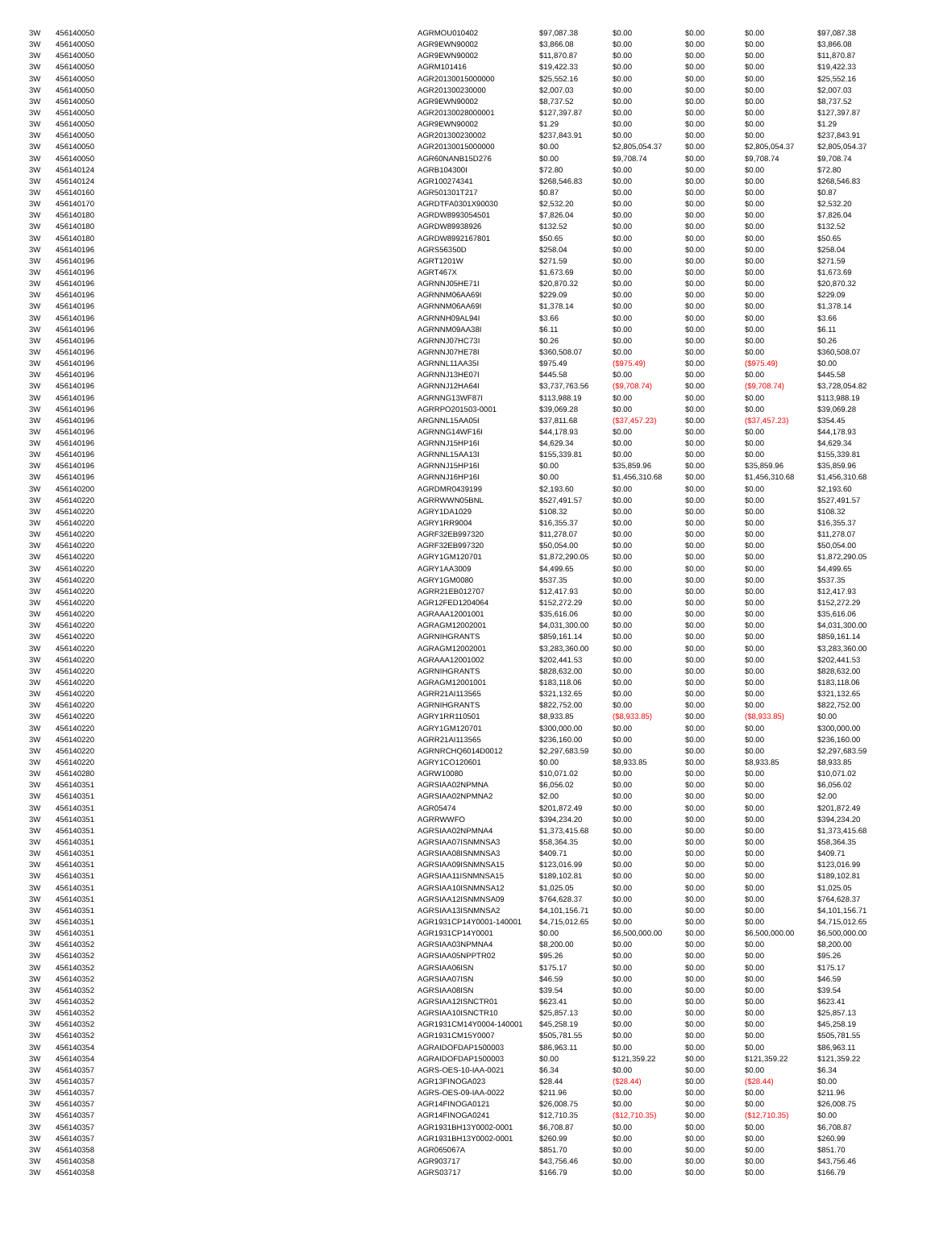| 3W | 456140050 | AGRMOU010402 | $97,087.38 | $0.00 | $0.00 | $0.00 | $97,087.38 |
| 3W | 456140050 | AGR9EWN90002 | $3,866.08 | $0.00 | $0.00 | $0.00 | $3,866.08 |
| 3W | 456140050 | AGR9EWN90002 | $11,870.87 | $0.00 | $0.00 | $0.00 | $11,870.87 |
| 3W | 456140050 | AGRM101416 | $19,422.33 | $0.00 | $0.00 | $0.00 | $19,422.33 |
| 3W | 456140050 | AGR20130015000000 | $25,552.16 | $0.00 | $0.00 | $0.00 | $25,552.16 |
| 3W | 456140050 | AGR201300230000 | $2,007.03 | $0.00 | $0.00 | $0.00 | $2,007.03 |
| 3W | 456140050 | AGR9EWN90002 | $8,737.52 | $0.00 | $0.00 | $0.00 | $8,737.52 |
| 3W | 456140050 | AGR20130028000001 | $127,397.87 | $0.00 | $0.00 | $0.00 | $127,397.87 |
| 3W | 456140050 | AGR9EWN90002 | $1.29 | $0.00 | $0.00 | $0.00 | $1.29 |
| 3W | 456140050 | AGR201300230002 | $237,843.91 | $0.00 | $0.00 | $0.00 | $237,843.91 |
| 3W | 456140050 | AGR20130015000000 | $0.00 | $2,805,054.37 | $0.00 | $2,805,054.37 | $2,805,054.37 |
| 3W | 456140050 | AGR60NANB15D276 | $0.00 | $9,708.74 | $0.00 | $9,708.74 | $9,708.74 |
| 3W | 456140124 | AGRB104300I | $72.80 | $0.00 | $0.00 | $0.00 | $72.80 |
| 3W | 456140124 | AGR100274341 | $268,546.83 | $0.00 | $0.00 | $0.00 | $268,546.83 |
| 3W | 456140160 | AGR501301T217 | $0.87 | $0.00 | $0.00 | $0.00 | $0.87 |
| 3W | 456140170 | AGRDTFA0301X90030 | $2,532.20 | $0.00 | $0.00 | $0.00 | $2,532.20 |
| 3W | 456140180 | AGRDW8993054501 | $7,826.04 | $0.00 | $0.00 | $0.00 | $7,826.04 |
| 3W | 456140180 | AGRDW89938926 | $132.52 | $0.00 | $0.00 | $0.00 | $132.52 |
| 3W | 456140180 | AGRDW8992167801 | $50.65 | $0.00 | $0.00 | $0.00 | $50.65 |
| 3W | 456140196 | AGRS56350D | $258.04 | $0.00 | $0.00 | $0.00 | $258.04 |
| 3W | 456140196 | AGRT1201W | $271.59 | $0.00 | $0.00 | $0.00 | $271.59 |
| 3W | 456140196 | AGRT467X | $1,673.69 | $0.00 | $0.00 | $0.00 | $1,673.69 |
| 3W | 456140196 | AGRNNJ05HE71I | $20,870.32 | $0.00 | $0.00 | $0.00 | $20,870.32 |
| 3W | 456140196 | AGRNNM06AA69I | $229.09 | $0.00 | $0.00 | $0.00 | $229.09 |
| 3W | 456140196 | AGRNNM06AA69I | $1,378.14 | $0.00 | $0.00 | $0.00 | $1,378.14 |
| 3W | 456140196 | AGRNNH09AL94I | $3.66 | $0.00 | $0.00 | $0.00 | $3.66 |
| 3W | 456140196 | AGRNNM09AA38I | $6.11 | $0.00 | $0.00 | $0.00 | $6.11 |
| 3W | 456140196 | AGRNNJ07HC73I | $0.26 | $0.00 | $0.00 | $0.00 | $0.26 |
| 3W | 456140196 | AGRNNJ07HE78I | $360,508.07 | $0.00 | $0.00 | $0.00 | $360,508.07 |
| 3W | 456140196 | AGRNNL11AA35I | $975.49 | ($975.49) | $0.00 | ($975.49) | $0.00 |
| 3W | 456140196 | AGRNNJ13HE07I | $445.58 | $0.00 | $0.00 | $0.00 | $445.58 |
| 3W | 456140196 | AGRNNJ12HA64I | $3,737,763.56 | ($9,708.74) | $0.00 | ($9,708.74) | $3,728,054.82 |
| 3W | 456140196 | AGRNNG13WF87I | $113,988.19 | $0.00 | $0.00 | $0.00 | $113,988.19 |
| 3W | 456140196 | AGRRPO201503-0001 | $39,069.28 | $0.00 | $0.00 | $0.00 | $39,069.28 |
| 3W | 456140196 | ARGNNL15AA05I | $37,811.68 | ($37,457.23) | $0.00 | ($37,457.23) | $354.45 |
| 3W | 456140196 | AGRNNG14WF16I | $44,178.93 | $0.00 | $0.00 | $0.00 | $44,178.93 |
| 3W | 456140196 | AGRNNJ15HP16I | $4,629.34 | $0.00 | $0.00 | $0.00 | $4,629.34 |
| 3W | 456140196 | AGRNNL15AA13I | $155,339.81 | $0.00 | $0.00 | $0.00 | $155,339.81 |
| 3W | 456140196 | AGRNNJ15HP16I | $0.00 | $35,859.96 | $0.00 | $35,859.96 | $35,859.96 |
| 3W | 456140196 | AGRNNJ16HP16I | $0.00 | $1,456,310.68 | $0.00 | $1,456,310.68 | $1,456,310.68 |
| 3W | 456140200 | AGRDMR0439199 | $2,193.60 | $0.00 | $0.00 | $0.00 | $2,193.60 |
| 3W | 456140220 | AGRRWWN05BNL | $527,491.57 | $0.00 | $0.00 | $0.00 | $527,491.57 |
| 3W | 456140220 | AGRY1DA1029 | $108.32 | $0.00 | $0.00 | $0.00 | $108.32 |
| 3W | 456140220 | AGRY1RR9004 | $16,355.37 | $0.00 | $0.00 | $0.00 | $16,355.37 |
| 3W | 456140220 | AGRF32EB997320 | $11,278.07 | $0.00 | $0.00 | $0.00 | $11,278.07 |
| 3W | 456140220 | AGRF32EB997320 | $50,054.00 | $0.00 | $0.00 | $0.00 | $50,054.00 |
| 3W | 456140220 | AGRY1GM120701 | $1,872,290.05 | $0.00 | $0.00 | $0.00 | $1,872,290.05 |
| 3W | 456140220 | AGRY1AA3009 | $4,499.65 | $0.00 | $0.00 | $0.00 | $4,499.65 |
| 3W | 456140220 | AGRY1GM0080 | $537.35 | $0.00 | $0.00 | $0.00 | $537.35 |
| 3W | 456140220 | AGRR21EB012707 | $12,417.93 | $0.00 | $0.00 | $0.00 | $12,417.93 |
| 3W | 456140220 | AGR12FED1204064 | $152,272.29 | $0.00 | $0.00 | $0.00 | $152,272.29 |
| 3W | 456140220 | AGRAAA12001001 | $35,616.06 | $0.00 | $0.00 | $0.00 | $35,616.06 |
| 3W | 456140220 | AGRAGM12002001 | $4,031,300.00 | $0.00 | $0.00 | $0.00 | $4,031,300.00 |
| 3W | 456140220 | AGRNIHGRANTS | $859,161.14 | $0.00 | $0.00 | $0.00 | $859,161.14 |
| 3W | 456140220 | AGRAGM12002001 | $3,283,360.00 | $0.00 | $0.00 | $0.00 | $3,283,360.00 |
| 3W | 456140220 | AGRAAA12001002 | $202,441.53 | $0.00 | $0.00 | $0.00 | $202,441.53 |
| 3W | 456140220 | AGRNIHGRANTS | $828,632.00 | $0.00 | $0.00 | $0.00 | $828,632.00 |
| 3W | 456140220 | AGRAGM12001001 | $183,118.06 | $0.00 | $0.00 | $0.00 | $183,118.06 |
| 3W | 456140220 | AGRR21AI113565 | $321,132.65 | $0.00 | $0.00 | $0.00 | $321,132.65 |
| 3W | 456140220 | AGRNIHGRANTS | $822,752.00 | $0.00 | $0.00 | $0.00 | $822,752.00 |
| 3W | 456140220 | AGRY1RR110501 | $8,933.85 | ($8,933.85) | $0.00 | ($8,933.85) | $0.00 |
| 3W | 456140220 | AGRY1GM120701 | $300,000.00 | $0.00 | $0.00 | $0.00 | $300,000.00 |
| 3W | 456140220 | AGRR21AI113565 | $236,160.00 | $0.00 | $0.00 | $0.00 | $236,160.00 |
| 3W | 456140220 | AGRNRCHQ6014D0012 | $2,297,683.59 | $0.00 | $0.00 | $0.00 | $2,297,683.59 |
| 3W | 456140220 | AGRY1CO120601 | $0.00 | $8,933.85 | $0.00 | $8,933.85 | $8,933.85 |
| 3W | 456140280 | AGRW10080 | $10,071.02 | $0.00 | $0.00 | $0.00 | $10,071.02 |
| 3W | 456140351 | AGRSIAA02NPMNA | $6,056.02 | $0.00 | $0.00 | $0.00 | $6,056.02 |
| 3W | 456140351 | AGRSIAA02NPMNA2 | $2.00 | $0.00 | $0.00 | $0.00 | $2.00 |
| 3W | 456140351 | AGR05474 | $201,872.49 | $0.00 | $0.00 | $0.00 | $201,872.49 |
| 3W | 456140351 | AGRRWWFO | $394,234.20 | $0.00 | $0.00 | $0.00 | $394,234.20 |
| 3W | 456140351 | AGRSIAA02NPMNA4 | $1,373,415.68 | $0.00 | $0.00 | $0.00 | $1,373,415.68 |
| 3W | 456140351 | AGRSIAA07ISNMNSA3 | $58,364.35 | $0.00 | $0.00 | $0.00 | $58,364.35 |
| 3W | 456140351 | AGRSIAA08ISNMNSA3 | $409.71 | $0.00 | $0.00 | $0.00 | $409.71 |
| 3W | 456140351 | AGRSIAA09ISNMNSA15 | $123,016.99 | $0.00 | $0.00 | $0.00 | $123,016.99 |
| 3W | 456140351 | AGRSIAA11ISNMNSA15 | $189,102.81 | $0.00 | $0.00 | $0.00 | $189,102.81 |
| 3W | 456140351 | AGRSIAA10ISNMNSA12 | $1,025.05 | $0.00 | $0.00 | $0.00 | $1,025.05 |
| 3W | 456140351 | AGRSIAA12ISNMNSA09 | $764,628.37 | $0.00 | $0.00 | $0.00 | $764,628.37 |
| 3W | 456140351 | AGRSIAA13ISNMNSA2 | $4,101,156.71 | $0.00 | $0.00 | $0.00 | $4,101,156.71 |
| 3W | 456140351 | AGR1931CP14Y0001-140001 | $4,715,012.65 | $0.00 | $0.00 | $0.00 | $4,715,012.65 |
| 3W | 456140351 | AGR1931CP14Y0001 | $0.00 | $6,500,000.00 | $0.00 | $6,500,000.00 | $6,500,000.00 |
| 3W | 456140352 | AGRSIAA03NPMNA4 | $8,200.00 | $0.00 | $0.00 | $0.00 | $8,200.00 |
| 3W | 456140352 | AGRSIAA05NPPTR02 | $95.26 | $0.00 | $0.00 | $0.00 | $95.26 |
| 3W | 456140352 | AGRSIAA06ISN | $175.17 | $0.00 | $0.00 | $0.00 | $175.17 |
| 3W | 456140352 | AGRSIAA07ISN | $46.59 | $0.00 | $0.00 | $0.00 | $46.59 |
| 3W | 456140352 | AGRSIAA08ISN | $39.54 | $0.00 | $0.00 | $0.00 | $39.54 |
| 3W | 456140352 | AGRSIAA12ISNCTR01 | $623.41 | $0.00 | $0.00 | $0.00 | $623.41 |
| 3W | 456140352 | AGRSIAA10ISNCTR10 | $25,857.13 | $0.00 | $0.00 | $0.00 | $25,857.13 |
| 3W | 456140352 | AGR1931CM14Y0004-140001 | $45,258.19 | $0.00 | $0.00 | $0.00 | $45,258.19 |
| 3W | 456140352 | AGR1931CM15Y0007 | $505,781.55 | $0.00 | $0.00 | $0.00 | $505,781.55 |
| 3W | 456140354 | AGRAIDOFDAP1500003 | $86,963.11 | $0.00 | $0.00 | $0.00 | $86,963.11 |
| 3W | 456140354 | AGRAIDOFDAP1500003 | $0.00 | $121,359.22 | $0.00 | $121,359.22 | $121,359.22 |
| 3W | 456140357 | AGRS-OES-10-IAA-0021 | $6.34 | $0.00 | $0.00 | $0.00 | $6.34 |
| 3W | 456140357 | AGR13FINOGA023 | $28.44 | ($28.44) | $0.00 | ($28.44) | $0.00 |
| 3W | 456140357 | AGRS-OES-09-IAA-0022 | $211.96 | $0.00 | $0.00 | $0.00 | $211.96 |
| 3W | 456140357 | AGR14FINOGA0121 | $26,008.75 | $0.00 | $0.00 | $0.00 | $26,008.75 |
| 3W | 456140357 | AGR14FINOGA0241 | $12,710.35 | ($12,710.35) | $0.00 | ($12,710.35) | $0.00 |
| 3W | 456140357 | AGR1931BH13Y0002-0001 | $6,708.87 | $0.00 | $0.00 | $0.00 | $6,708.87 |
| 3W | 456140357 | AGR1931BH13Y0002-0001 | $260.99 | $0.00 | $0.00 | $0.00 | $260.99 |
| 3W | 456140358 | AGR065067A | $851.70 | $0.00 | $0.00 | $0.00 | $851.70 |
| 3W | 456140358 | AGR903717 | $43,756.46 | $0.00 | $0.00 | $0.00 | $43,756.46 |
| 3W | 456140358 | AGRS03717 | $166.79 | $0.00 | $0.00 | $0.00 | $166.79 |